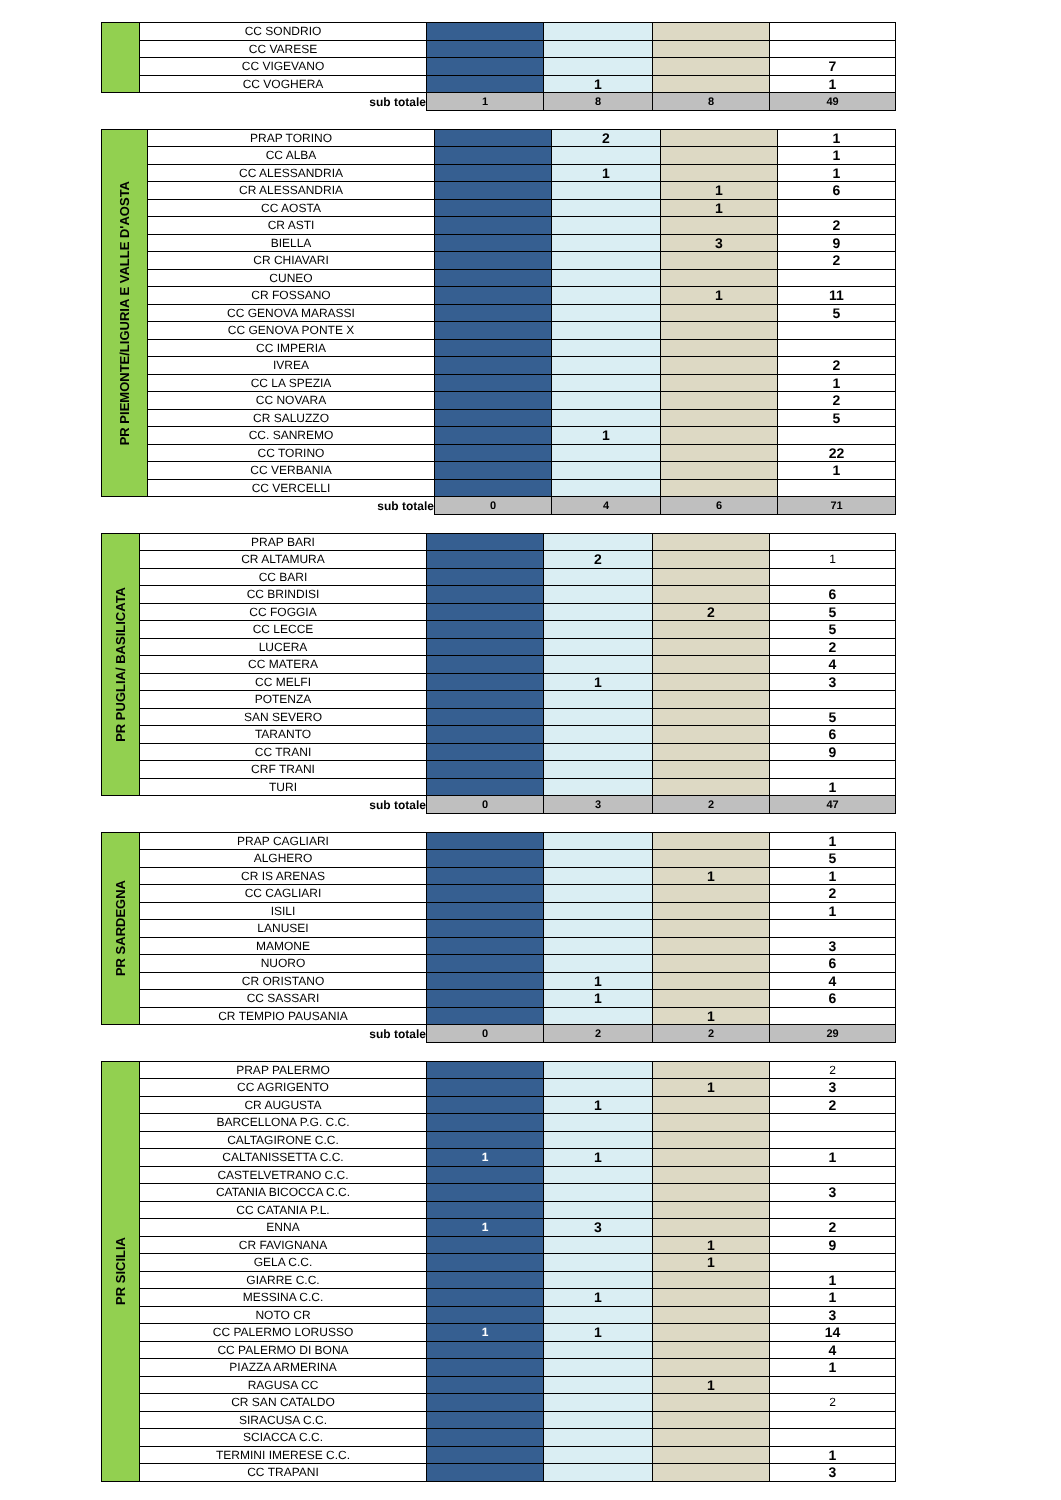| | CC SONDRIO | | | | |
| | CC VARESE | | | | |
| | CC VIGEVANO | | | | 7 |
| | CC VOGHERA | | 1 | | 1 |
| sub totale | | 1 | 8 | 8 | 49 |
| PR PIEMONTE/LIGURIA E VALLE D'AOSTA | PRAP TORINO | | 2 | | 1 |
| | CC ALBA | | | | 1 |
| | CC ALESSANDRIA | | 1 | | 1 |
| | CR ALESSANDRIA | | | 1 | 6 |
| | CC AOSTA | | | 1 | |
| | CR ASTI | | | | 2 |
| | BIELLA | | | 3 | 9 |
| | CR CHIAVARI | | | | 2 |
| | CUNEO | | | | |
| | CR FOSSANO | | | 1 | 11 |
| | CC GENOVA MARASSI | | | | 5 |
| | CC GENOVA PONTE X | | | | |
| | CC IMPERIA | | | | |
| | IVREA | | | | 2 |
| | CC LA SPEZIA | | | | 1 |
| | CC NOVARA | | | | 2 |
| | CR SALUZZO | | | | 5 |
| | CC. SANREMO | | 1 | | |
| | CC TORINO | | | | 22 |
| | CC VERBANIA | | | | 1 |
| | CC VERCELLI | | | | |
| sub totale | | 0 | 4 | 6 | 71 |
| PR PUGLIA/ BASILICATA | PRAP BARI | | | | |
| | CR ALTAMURA | | 2 | | 1 |
| | CC BARI | | | | |
| | CC BRINDISI | | | | 6 |
| | CC FOGGIA | | | 2 | 5 |
| | CC LECCE | | | | 5 |
| | LUCERA | | | | 2 |
| | CC MATERA | | | | 4 |
| | CC MELFI | | 1 | | 3 |
| | POTENZA | | | | |
| | SAN SEVERO | | | | 5 |
| | TARANTO | | | | 6 |
| | CC TRANI | | | | 9 |
| | CRF TRANI | | | | |
| | TURI | | | | 1 |
| sub totale | | 0 | 3 | 2 | 47 |
| PR SARDEGNA | PRAP CAGLIARI | | | | 1 |
| | ALGHERO | | | | 5 |
| | CR IS ARENAS | | | 1 | 1 |
| | CC CAGLIARI | | | | 2 |
| | ISILI | | | | 1 |
| | LANUSEI | | | | |
| | MAMONE | | | | 3 |
| | NUORO | | | | 6 |
| | CR ORISTANO | | 1 | | 4 |
| | CC SASSARI | | 1 | | 6 |
| | CR TEMPIO PAUSANIA | | | 1 | |
| sub totale | | 0 | 2 | 2 | 29 |
| PR SICILIA | PRAP PALERMO | | | | 2 |
| | CC AGRIGENTO | | | 1 | 3 |
| | CR AUGUSTA | | 1 | | 2 |
| | BARCELLONA P.G. C.C. | | | | |
| | CALTAGIRONE C.C. | | | | |
| | CALTANISSETTA C.C. | 1 | 1 | | 1 |
| | CASTELVETRANO C.C. | | | | |
| | CATANIA BICOCCA C.C. | | | | 3 |
| | CC CATANIA P.L. | | | | |
| | ENNA | 1 | 3 | | 2 |
| | CR FAVIGNANA | | | 1 | 9 |
| | GELA C.C. | | | 1 | |
| | GIARRE C.C. | | | | 1 |
| | MESSINA C.C. | | 1 | | 1 |
| | NOTO CR | | | | 3 |
| | CC PALERMO LORUSSO | 1 | 1 | | 14 |
| | CC PALERMO DI BONA | | | | 4 |
| | PIAZZA ARMERINA | | | | 1 |
| | RAGUSA CC | | | 1 | |
| | CR SAN CATALDO | | | | 2 |
| | SIRACUSA C.C. | | | | |
| | SCIACCA C.C. | | | | |
| | TERMINI IMERESE C.C. | | | | 1 |
| | CC TRAPANI | | | | 3 |